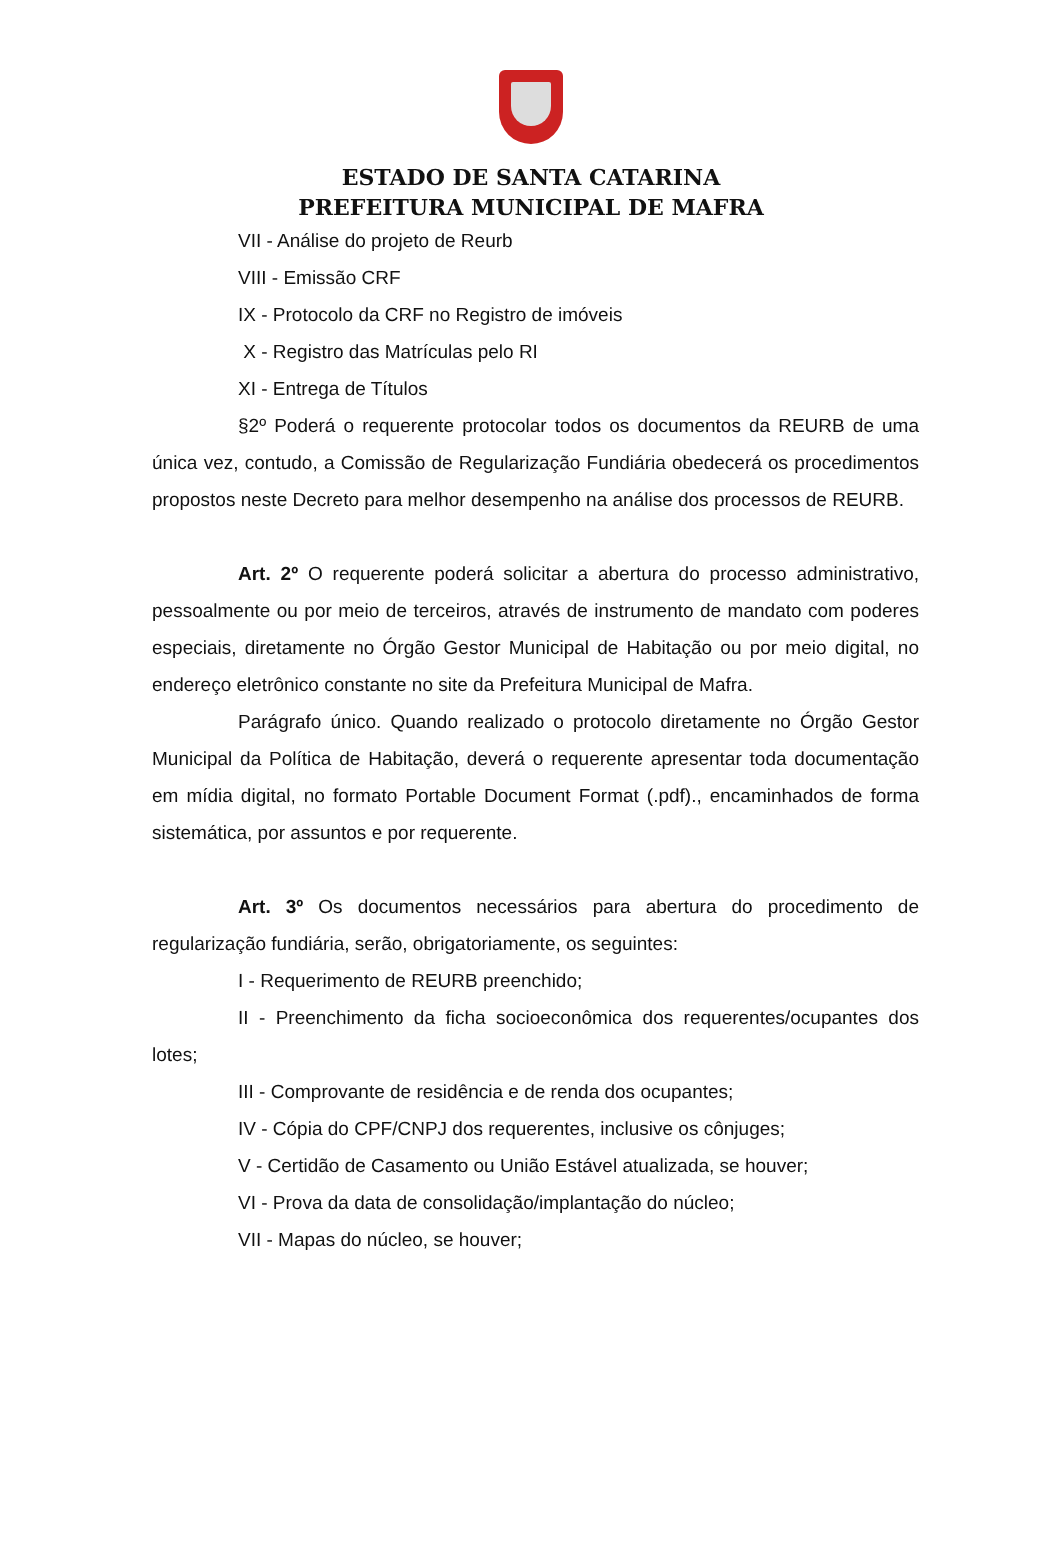ESTADO DE SANTA CATARINA
PREFEITURA MUNICIPAL DE MAFRA
VII - Análise do projeto de Reurb
VIII - Emissão CRF
IX - Protocolo da CRF no Registro de imóveis
X - Registro das Matrículas pelo RI
XI - Entrega de Títulos
§2º Poderá o requerente protocolar todos os documentos da REURB de uma única vez, contudo, a Comissão de Regularização Fundiária obedecerá os procedimentos propostos neste Decreto para melhor desempenho na análise dos processos de REURB.
Art. 2º O requerente poderá solicitar a abertura do processo administrativo, pessoalmente ou por meio de terceiros, através de instrumento de mandato com poderes especiais, diretamente no Órgão Gestor Municipal de Habitação ou por meio digital, no endereço eletrônico constante no site da Prefeitura Municipal de Mafra.
Parágrafo único. Quando realizado o protocolo diretamente no Órgão Gestor Municipal da Política de Habitação, deverá o requerente apresentar toda documentação em mídia digital, no formato Portable Document Format (.pdf)., encaminhados de forma sistemática, por assuntos e por requerente.
Art. 3º Os documentos necessários para abertura do procedimento de regularização fundiária, serão, obrigatoriamente, os seguintes:
I - Requerimento de REURB preenchido;
II - Preenchimento da ficha socioeconômica dos requerentes/ocupantes dos lotes;
III - Comprovante de residência e de renda dos ocupantes;
IV - Cópia do CPF/CNPJ dos requerentes, inclusive os cônjuges;
V - Certidão de Casamento ou União Estável atualizada, se houver;
VI - Prova da data de consolidação/implantação do núcleo;
VII - Mapas do núcleo, se houver;